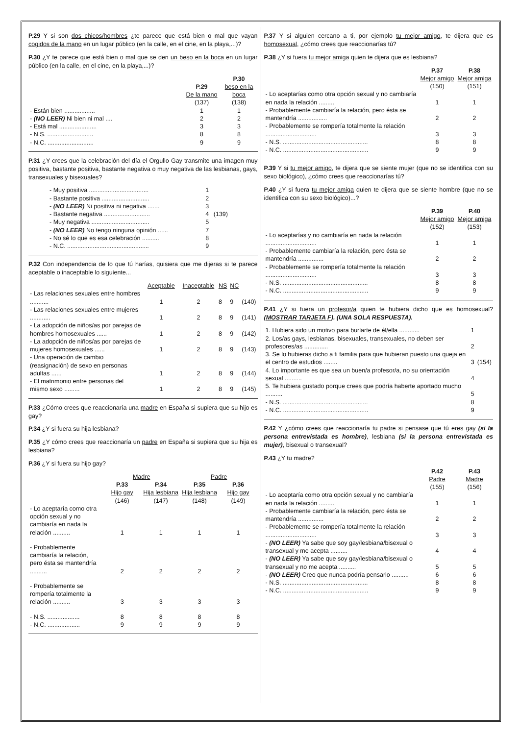P.29 Y si son dos chicos/hombres ¿te parece que está bien o mal que vayan cogidos de la mano en un lugar público (en la calle, en el cine, en la playa,...)?
P.30 ¿Y te parece que está bien o mal que se den un beso en la boca en un lugar público (en la calle, en el cine, en la playa,...)?
| | P.29 De la mano (137) | P.30 beso en la boca (138) |
| - Están bien .................. | 1 | 1 |
| - (NO LEER) Ni bien ni mal .... | 2 | 2 |
| - Está mal ...................... | 3 | 3 |
| - N.S. ........................... | 8 | 8 |
| - N.C. ........................... | 9 | 9 |
P.31 ¿Y crees que la celebración del día el Orgullo Gay transmite una imagen muy positiva, bastante positiva, bastante negativa o muy negativa de las lesbianas, gays, transexuales y bisexuales?
| - Muy positiva ................................... | 1 | |
| - Bastante positiva ............................ | 2 | |
| - (NO LEER) Ni positiva ni negativa ....... | 3 | |
| - Bastante negativa ........................... | 4 | (139) |
| - Muy negativa .................................. | 5 | |
| - (NO LEER) No tengo ninguna opinión ...... | 7 | |
| - No sé lo que es esa celebración .......... | 8 | |
| - N.C. ................................................ | 9 | |
P.32 Con independencia de lo que tú harías, quisiera que me dijeras si te parece aceptable o inaceptable lo siguiente...
| | Aceptable | Inaceptable | NS | NC | |
| - Las relaciones sexuales entre hombres ........... | 1 | 2 | 8 | 9 | (140) |
| - Las relaciones sexuales entre mujeres ............ | 1 | 2 | 8 | 9 | (141) |
| - La adopción de niños/as por parejas de hombres homosexuales ...... | 1 | 2 | 8 | 9 | (142) |
| - La adopción de niños/as por parejas de mujeres homosexuales ...... | 1 | 2 | 8 | 9 | (143) |
| - Una operación de cambio (reasignación) de sexo en personas adultas ...... | 1 | 2 | 8 | 9 | (144) |
| - El matrimonio entre personas del mismo sexo ......... | 1 | 2 | 8 | 9 | (145) |
P.33 ¿Cómo crees que reaccionaría una madre en España si supiera que su hijo es gay?
P.34 ¿Y si fuera su hija lesbiana?
P.35 ¿Y cómo crees que reaccionaría un padre en España si supiera que su hija es lesbiana?
P.36 ¿Y si fuera su hijo gay?
| | Madre | | Padre | |
| | P.33 Hijo gay (146) | P.34 Hija lesbiana (147) | P.35 Hija lesbiana (148) | P.36 Hijo gay (149) |
| - Lo aceptaría como otra opción sexual y no cambiaría en nada la relación .......... | 1 | 1 | 1 | 1 |
| - Probablemente cambiaría la relación, pero ésta se mantendría .......... | 2 | 2 | 2 | 2 |
| - Probablemente se rompería totalmente la relación .......... | 3 | 3 | 3 | 3 |
| - N.S. ................... | 8 | 8 | 8 | 8 |
| - N.C. ................... | 9 | 9 | 9 | 9 |
P.37 Y si alguien cercano a ti, por ejemplo tu mejor amigo, te dijera que es homosexual, ¿cómo crees que reaccionarías tú?
P.38 ¿Y si fuera tu mejor amiga quien te dijera que es lesbiana?
| | P.37 Mejor amigo (150) | P.38 Mejor amiga (151) |
| - Lo aceptarías como otra opción sexual y no cambiaría en nada la relación ......... | 1 | 1 |
| - Probablemente cambiaría la relación, pero ésta se mantendría ................. | 2 | 2 |
| - Probablemente se rompería totalmente la relación .............................. | 3 | 3 |
| - N.S. .................................................. | 8 | 8 |
| - N.C. .................................................. | 9 | 9 |
P.39 Y si tu mejor amigo, te dijera que se siente mujer (que no se identifica con su sexo biológico), ¿cómo crees que reaccionarías tú?
P.40 ¿Y si fuera tu mejor amiga quien te dijera que se siente hombre (que no se identifica con su sexo biológico)...?
| | P.39 Mejor amigo (152) | P.40 Mejor amiga (153) |
| - Lo aceptarías y no cambiaría en nada la relación .............................. | 1 | 1 |
| - Probablemente cambiaría la relación, pero ésta se mantendría ............... | 2 | 2 |
| - Probablemente se rompería totalmente la relación .............................. | 3 | 3 |
| - N.S. .................................................. | 8 | 8 |
| - N.C. .................................................. | 9 | 9 |
P.41 ¿Y si fuera un profesor/a quien te hubiera dicho que es homosexual? (MOSTRAR TARJETA F). (UNA SOLA RESPUESTA).
| 1. Hubiera sido un motivo para burlarte de él/ella ............ | 1 | |
| 2. Los/as gays, lesbianas, bisexuales, transexuales, no deben ser profesores/as .............. | 2 | |
| 3. Se lo hubieras dicho a ti familia para que hubieran puesto una queja en el centro de estudios ........ | 3 | (154) |
| 4. Lo importante es que sea un buen/a profesor/a, no su orientación sexual .......... | 4 | |
| 5. Te hubiera gustado porque crees que podría haberte aportado mucho .......... | 5 | |
| - N.S. .................................................. | 8 | |
| - N.C. .................................................. | 9 | |
P.42 Y ¿cómo crees que reaccionaría tu padre si pensase que tú eres gay (si la persona entrevistada es hombre), lesbiana (si la persona entrevistada es mujer), bisexual o transexual?
P.43 ¿Y tu madre?
| | P.42 Padre (155) | P.43 Madre (156) |
| - Lo aceptaría como otra opción sexual y no cambiaría en nada la relación ......... | 1 | 1 |
| - Probablemente cambiaría la relación, pero ésta se mantendría ............... | 2 | 2 |
| - Probablemente se rompería totalmente la relación .............................. | 3 | 3 |
| - (NO LEER) Ya sabe que soy gay/lesbiana/bisexual o transexual y me acepta .......... | 4 | 4 |
| - (NO LEER) Ya sabe que soy gay/lesbiana/bisexual o transexual y no me acepta .......... | 5 | 5 |
| - (NO LEER) Creo que nunca podría pensarlo .......... | 6 | 6 |
| - N.S. .................................................. | 8 | 8 |
| - N.C. .................................................. | 9 | 9 |